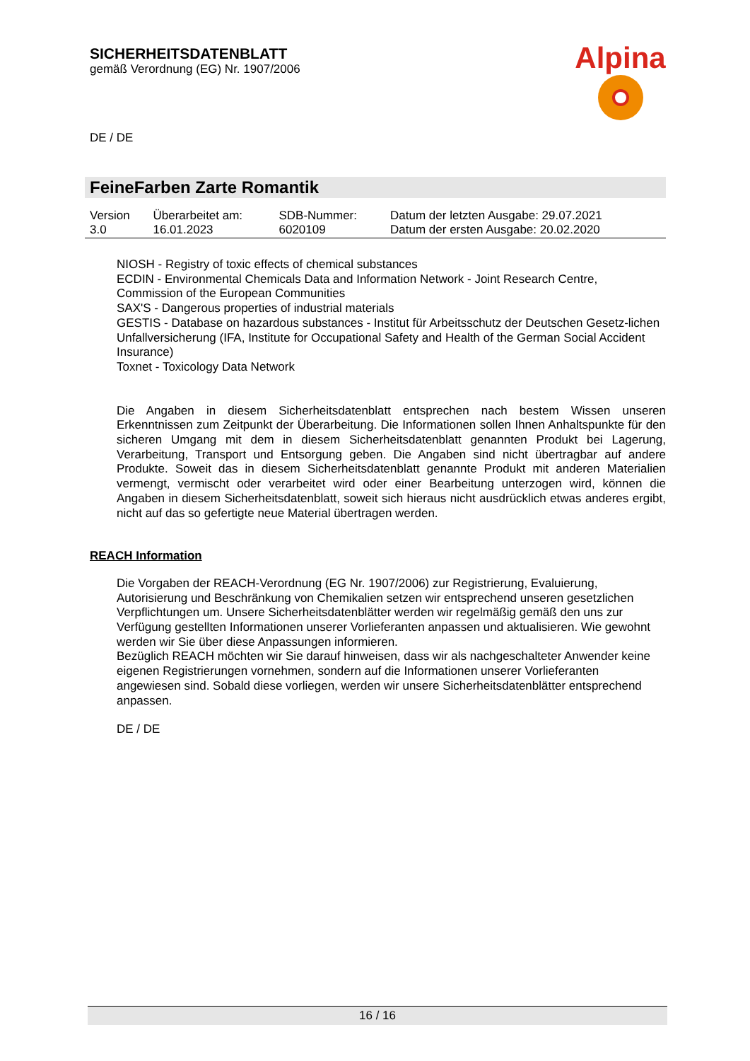SICHERHEITSDATENBLATT
gemäß Verordnung (EG) Nr. 1907/2006
Alpina
DE / DE
FeineFarben Zarte Romantik
| Version 3.0 | Überarbeitet am: 16.01.2023 | SDB-Nummer: 6020109 | Datum der letzten Ausgabe: 29.07.2021 Datum der ersten Ausgabe: 20.02.2020 |
NIOSH - Registry of toxic effects of chemical substances
ECDIN - Environmental Chemicals Data and Information Network - Joint Research Centre, Commission of the European Communities
SAX'S - Dangerous properties of industrial materials
GESTIS - Database on hazardous substances - Institut für Arbeitsschutz der Deutschen Gesetz-lichen Unfallversicherung (IFA, Institute for Occupational Safety and Health of the German Social Accident Insurance)
Toxnet - Toxicology Data Network
Die Angaben in diesem Sicherheitsdatenblatt entsprechen nach bestem Wissen unseren Erkenntnissen zum Zeitpunkt der Überarbeitung. Die Informationen sollen Ihnen Anhaltspunkte für den sicheren Umgang mit dem in diesem Sicherheitsdatenblatt genannten Produkt bei Lagerung, Verarbeitung, Transport und Entsorgung geben. Die Angaben sind nicht übertragbar auf andere Produkte. Soweit das in diesem Sicherheitsdatenblatt genannte Produkt mit anderen Materialien vermengt, vermischt oder verarbeitet wird oder einer Bearbeitung unterzogen wird, können die Angaben in diesem Sicherheitsdatenblatt, soweit sich hieraus nicht ausdrücklich etwas anderes ergibt, nicht auf das so gefertigte neue Material übertragen werden.
REACH Information
Die Vorgaben der REACH-Verordnung (EG Nr. 1907/2006) zur Registrierung, Evaluierung, Autorisierung und Beschränkung von Chemikalien setzen wir entsprechend unseren gesetzlichen Verpflichtungen um. Unsere Sicherheitsdatenblätter werden wir regelmäßig gemäß den uns zur Verfügung gestellten Informationen unserer Vorlieferanten anpassen und aktualisieren. Wie gewohnt werden wir Sie über diese Anpassungen informieren.
Bezüglich REACH möchten wir Sie darauf hinweisen, dass wir als nachgeschalteter Anwender keine eigenen Registrierungen vornehmen, sondern auf die Informationen unserer Vorlieferanten angewiesen sind. Sobald diese vorliegen, werden wir unsere Sicherheitsdatenblätter entsprechend anpassen.
DE / DE
16 / 16